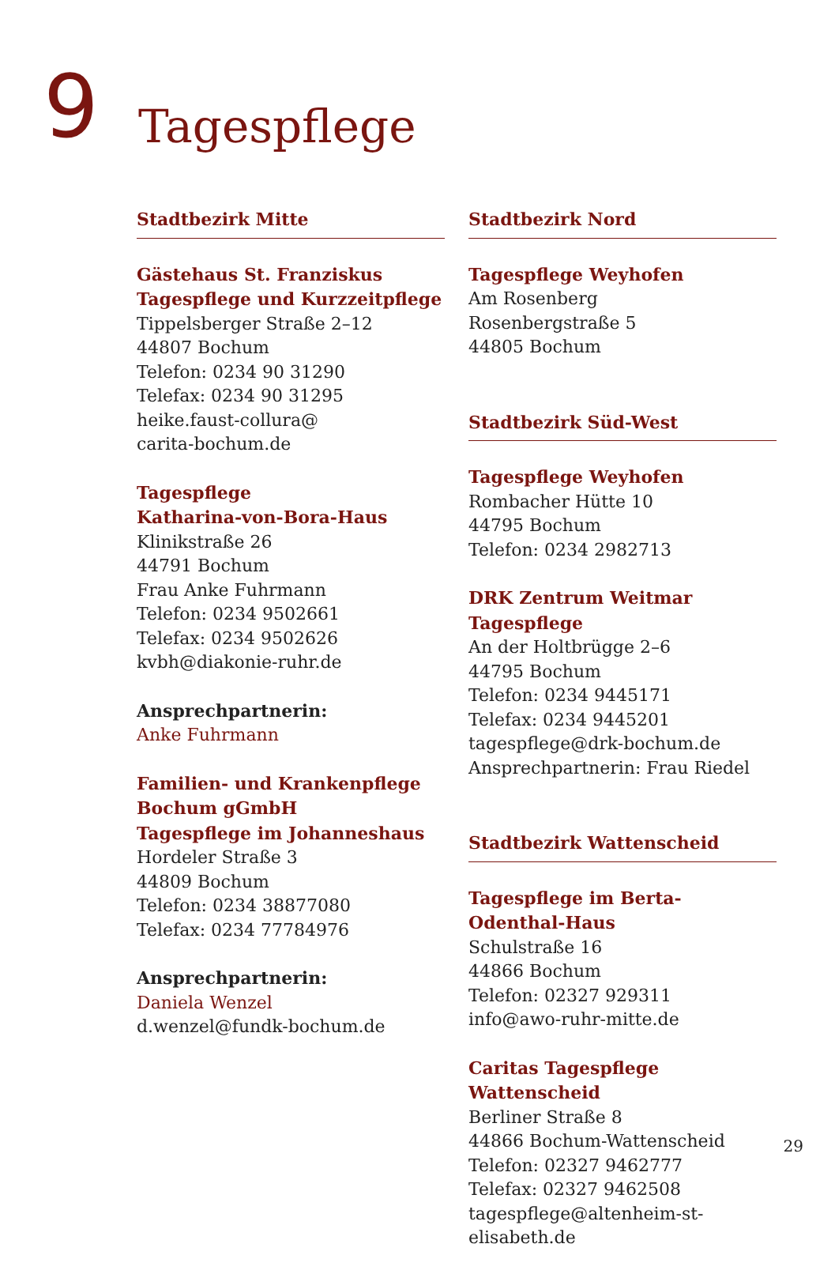9
Tagespflege
Stadtbezirk Mitte
Gästehaus St. Franziskus
Tagespflege und Kurzzeitpflege
Tippelsberger Straße 2–12
44807 Bochum
Telefon: 0234 90 31290
Telefax: 0234 90 31295
heike.faust-collura@
carita-bochum.de
Tagespflege
Katharina-von-Bora-Haus
Klinikstraße 26
44791 Bochum
Frau Anke Fuhrmann
Telefon: 0234 9502661
Telefax: 0234 9502626
kvbh@diakonie-ruhr.de
Ansprechpartnerin:
Anke Fuhrmann
Familien- und Krankenpflege
Bochum gGmbH
Tagespflege im Johanneshaus
Hordeler Straße 3
44809 Bochum
Telefon: 0234 38877080
Telefax: 0234 77784976
Ansprechpartnerin:
Daniela Wenzel
d.wenzel@fundk-bochum.de
Stadtbezirk Nord
Tagespflege Weyhofen
Am Rosenberg
Rosenbergstraße 5
44805 Bochum
Stadtbezirk Süd-West
Tagespflege Weyhofen
Rombacher Hütte 10
44795 Bochum
Telefon: 0234 2982713
DRK Zentrum Weitmar Tagespflege
An der Holtbrügge 2–6
44795 Bochum
Telefon: 0234 9445171
Telefax: 0234 9445201
tagespflege@drk-bochum.de
Ansprechpartnerin: Frau Riedel
Stadtbezirk Wattenscheid
Tagespflege im Berta-Odenthal-Haus
Schulstraße 16
44866 Bochum
Telefon: 02327 929311
info@awo-ruhr-mitte.de
Caritas Tagespflege Wattenscheid
Berliner Straße 8
44866 Bochum-Wattenscheid
Telefon: 02327 9462777
Telefax: 02327 9462508
tagespflege@altenheim-st-elisabeth.de
29